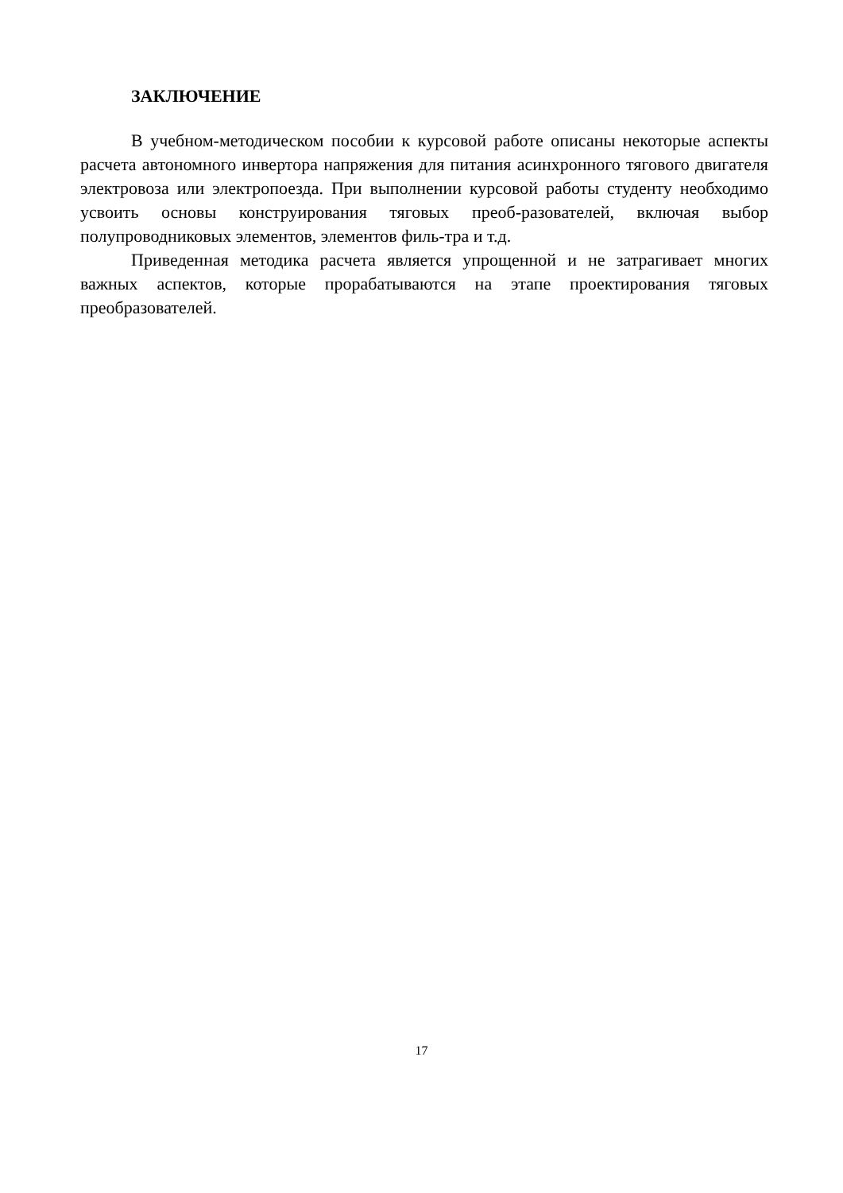ЗАКЛЮЧЕНИЕ
В учебном-методическом пособии к курсовой работе описаны некоторые аспекты расчета автономного инвертора напряжения для питания асинхронного тягового двигателя электровоза или электропоезда. При выполнении курсовой работы студенту необходимо усвоить основы конструирования тяговых преоб-разователей, включая выбор полупроводниковых элементов, элементов филь-тра и т.д.
Приведенная методика расчета является упрощенной и не затрагивает многих важных аспектов, которые прорабатываются на этапе проектирования тяговых преобразователей.
17